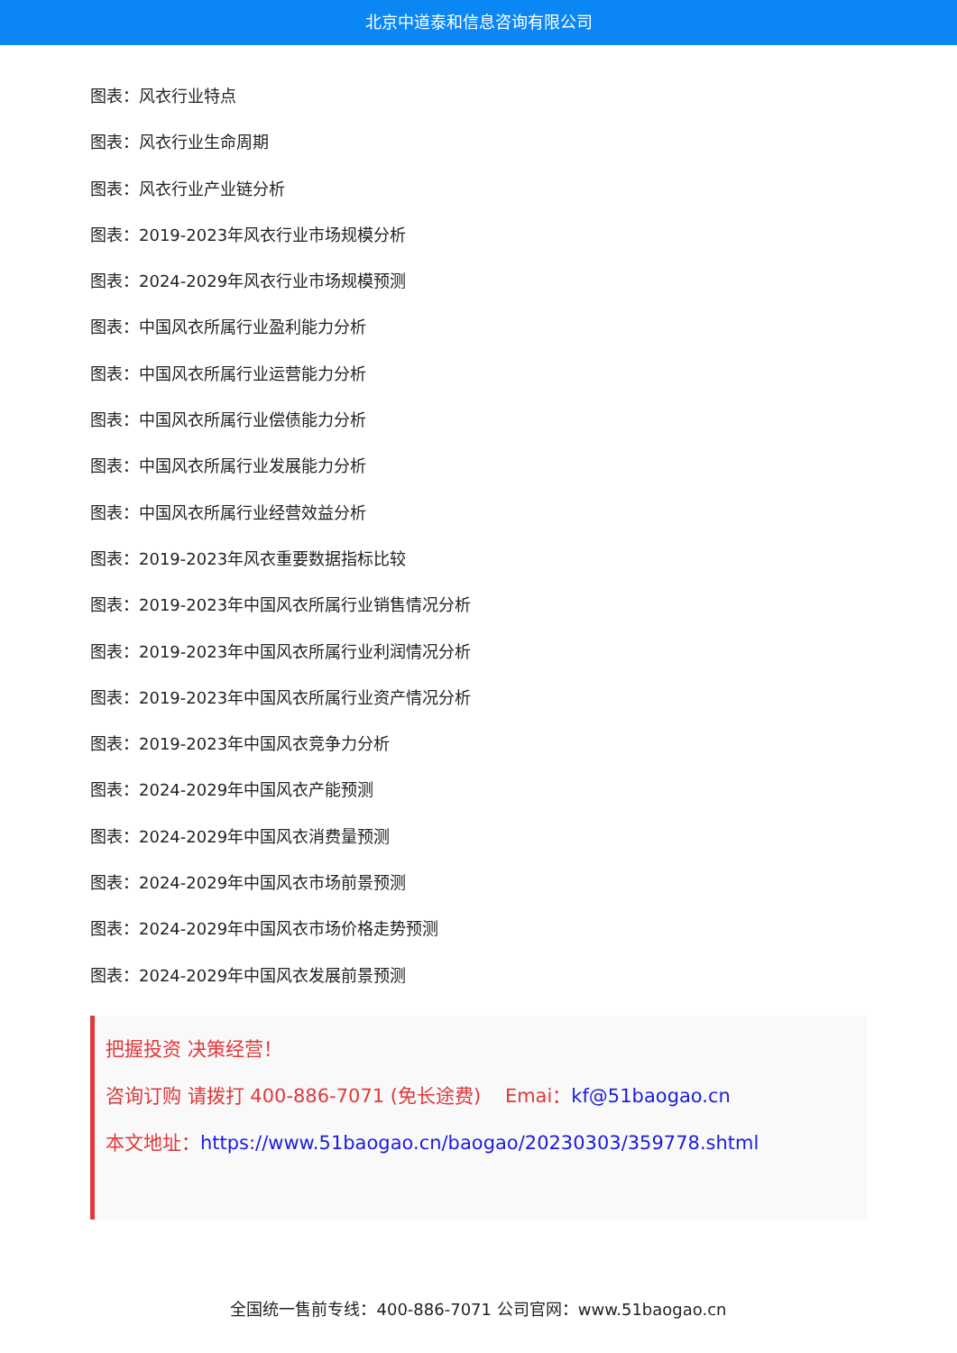北京中道泰和信息咨询有限公司
图表：风衣行业特点
图表：风衣行业生命周期
图表：风衣行业产业链分析
图表：2019-2023年风衣行业市场规模分析
图表：2024-2029年风衣行业市场规模预测
图表：中国风衣所属行业盈利能力分析
图表：中国风衣所属行业运营能力分析
图表：中国风衣所属行业偿债能力分析
图表：中国风衣所属行业发展能力分析
图表：中国风衣所属行业经营效益分析
图表：2019-2023年风衣重要数据指标比较
图表：2019-2023年中国风衣所属行业销售情况分析
图表：2019-2023年中国风衣所属行业利润情况分析
图表：2019-2023年中国风衣所属行业资产情况分析
图表：2019-2023年中国风衣竞争力分析
图表：2024-2029年中国风衣产能预测
图表：2024-2029年中国风衣消费量预测
图表：2024-2029年中国风衣市场前景预测
图表：2024-2029年中国风衣市场价格走势预测
图表：2024-2029年中国风衣发展前景预测
把握投资 决策经营！
咨询订购 请拨打 400-886-7071 (免长途费) Emai：kf@51baogao.cn
本文地址：https://www.51baogao.cn/baogao/20230303/359778.shtml
全国统一售前专线：400-886-7071 公司官网：www.51baogao.cn